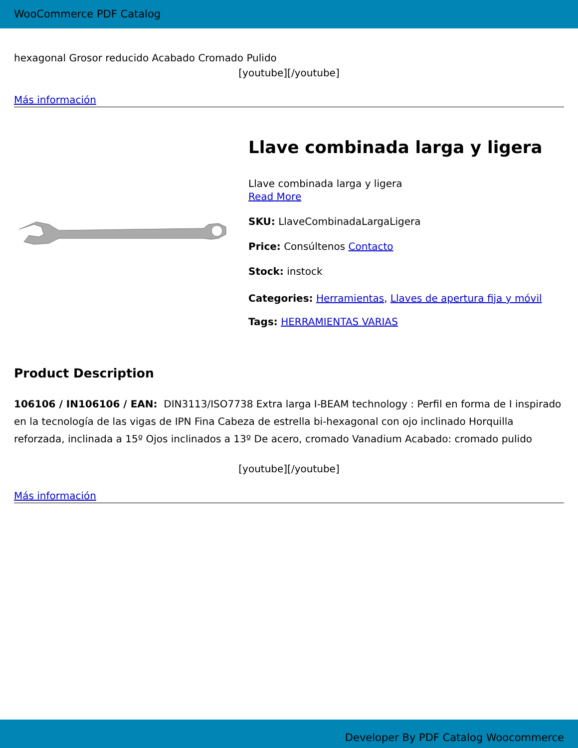WooCommerce PDF Catalog
hexagonal Grosor reducido Acabado Cromado Pulido
[youtube][/youtube]
Más información
Llave combinada larga y ligera
Llave combinada larga y ligera
Read More
SKU: LlaveCombinadaLargaLigera
Price: Consúltenos Contacto
Stock: instock
Categories: Herramientas, Llaves de apertura fija y móvil
Tags: HERRAMIENTAS VARIAS
Product Description
106106 / IN106106 / EAN: DIN3113/ISO7738 Extra larga I-BEAM technology : Perfil en forma de I inspirado en la tecnología de las vigas de IPN Fina Cabeza de estrella bi-hexagonal con ojo inclinado Horquilla reforzada, inclinada a 15º Ojos inclinados a 13º De acero, cromado Vanadium Acabado: cromado pulido
[youtube][/youtube]
Más información
Developer By PDF Catalog Woocommerce